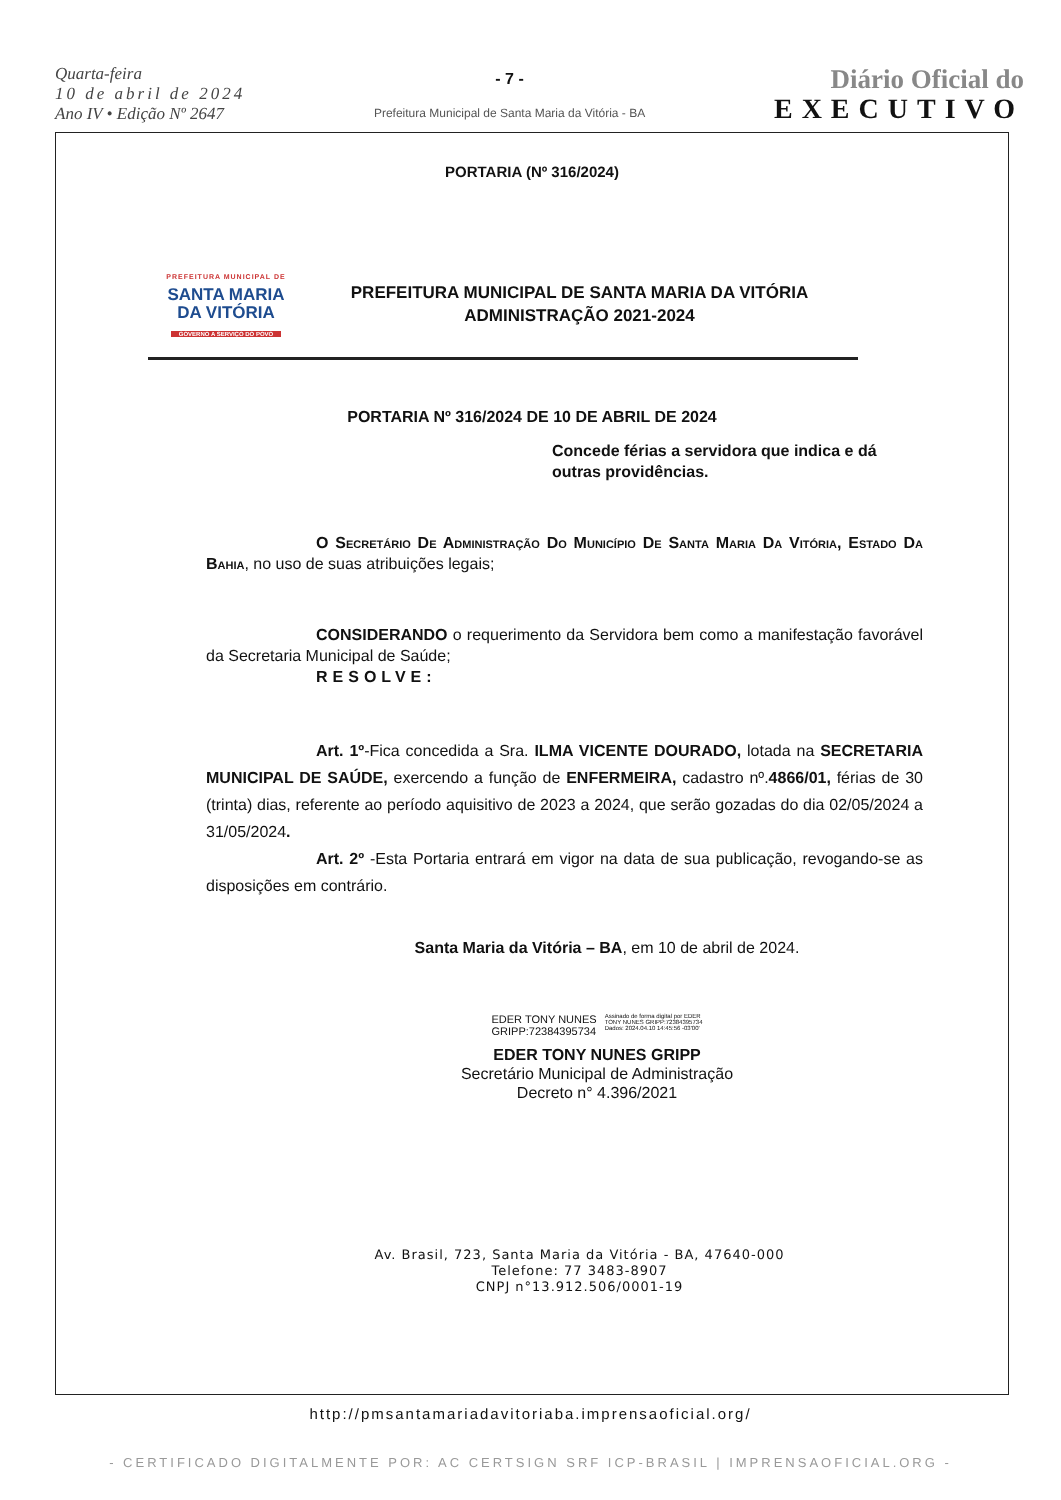Quarta-feira
10 de abril de 2024
Ano IV • Edição Nº 2647
- 7 -
Prefeitura Municipal de Santa Maria da Vitória - BA
Diário Oficial do
EXECUTIVO
PORTARIA (Nº 316/2024)
PREFEITURA MUNICIPAL DE
SANTA MARIA
DA VITÓRIA
GOVERNO A SERVIÇO DO POVO
PREFEITURA MUNICIPAL DE SANTA MARIA DA VITÓRIA
ADMINISTRAÇÃO 2021-2024
PORTARIA Nº 316/2024 DE 10 DE ABRIL DE 2024
Concede férias a servidora que indica e dá outras providências.
O Secretário De Administração Do Município De Santa Maria Da Vitória, Estado Da Bahia, no uso de suas atribuições legais;
CONSIDERANDO o requerimento da Servidora bem como a manifestação favorável da Secretaria Municipal de Saúde;
RESOLVE:
Art. 1º-Fica concedida a Sra. ILMA VICENTE DOURADO, lotada na SECRETARIA MUNICIPAL DE SAÚDE, exercendo a função de ENFERMEIRA, cadastro nº.4866/01, férias de 30 (trinta) dias, referente ao período aquisitivo de 2023 a 2024, que serão gozadas do dia 02/05/2024 a 31/05/2024.
Art. 2º -Esta Portaria entrará em vigor na data de sua publicação, revogando-se as disposições em contrário.
Santa Maria da Vitória – BA, em 10 de abril de 2024.
EDER TONY NUNES
GRIPP:72384395734
Assinado de forma digital por EDER
TONY NUNES GRIPP:72384395734
Dados: 2024.04.10 14:45:56 -03'00'
EDER TONY NUNES GRIPP
Secretário Municipal de Administração
Decreto n° 4.396/2021
Av. Brasil, 723, Santa Maria da Vitória - BA, 47640-000
Telefone: 77 3483-8907
CNPJ n°13.912.506/0001-19
http://pmsantamariadavitoriaba.imprensaoficial.org/
- CERTIFICADO DIGITALMENTE POR: AC CERTSIGN SRF ICP-BRASIL | IMPRENSAOFICIAL.ORG -